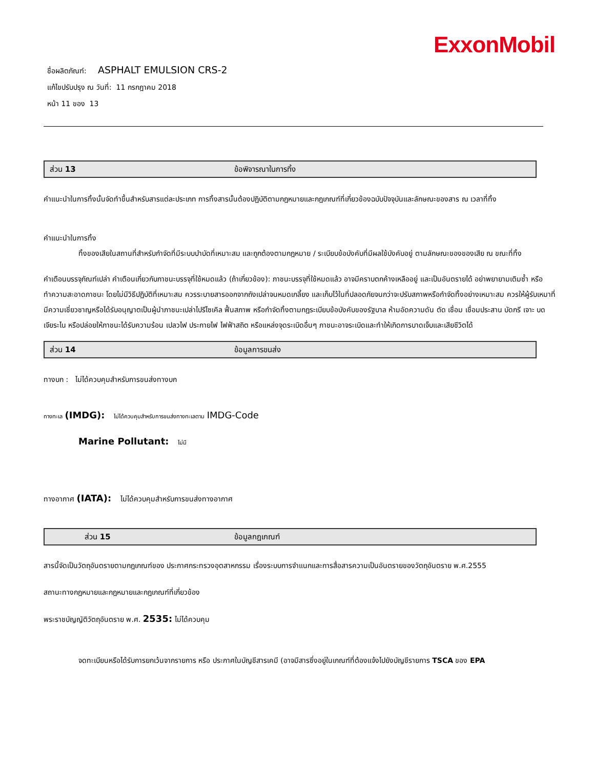ExxonMobil
ชื่อผลิตภัณฑ์: ASPHALT EMULSION CRS-2
แก้ไขปรับปรุง ณ วันที่: 11 กรกฎาคม 2018
หน้า 11 ของ 13
ส่วน 13 ข้อพิจารณาในการทิ้ง
คำแนะนำในการทิ้งนั้นจัดทำขึ้นสำหรับสารแต่ละประเภท การทิ้งสารนั้นต้องปฏิบัติตามกฎหมายและกฎเกณฑ์ที่เกี่ยวข้องฉบับปัจจุบันและลักษณะของสาร ณ เวลาที่ทิ้ง
คำแนะนำในการทิ้ง
ทิ้งของเสียในสถานที่สำหรับกำจัดที่มีระบบบำบัดที่เหมาะสม และถูกต้องตามกฎหมาย / ระเบียบข้อบังคับที่มีผลใช้บังคับอยู่ ตามลักษณะของของเสีย ณ ขณะที่ทิ้ง
คำเตือนบรรจุภัณฑ์เปล่า คำเตือนเกี่ยวกับภาชนะบรรจุที่ใช้หมดแล้ว (ถ้าเกี่ยวข้อง): ภาชนะบรรจุที่ใช้หมดแล้ว อาจมีคราบตกค้างเหลืออยู่ และเป็นอันตรายได้ อย่าพยายามเติมซ้ำ หรือทำความสะอาดภาชนะ โดยไม่มีวิธีปฏิบัติที่เหมาะสม ควรระบายสารออกจากถังเปล่าจนหมดเกลี้ยง และเก็บไว้ในที่ปลอดภัยจนกว่าจะปรับสภาพหรือกำจัดทิ้งอย่างเหมาะสม ควรให้ผู้รับเหมาที่มีความเชี่ยวชาญหรือได้รับอนุญาตเป็นผู้นำภาชนะเปล่าไปรีไซเคิล ฟื้นสภาพ หรือกำจัดทิ้งตามกฎระเบียบข้อบังคับของรัฐบาล ห้ามอัดความดัน ตัด เชื่อม เชื่อมประสาน บัดกรี เจาะ บด เจียระไน หรือปล่อยให้ภาชนะได้รับความร้อน เปลวไฟ ประกายไฟ ไฟฟ้าสถิต หรือแหล่งจุดระเบิดอื่นๆ ภาชนะอาจระเบิดและทำให้เกิดการบาดเจ็บและเสียชีวิตได้
ส่วน 14 ข้อมูลการขนส่ง
ทางบก : ไม่ได้ควบคุมสำหรับการขนส่งทางบก
ทางทะเล (IMDG): ไม่ได้ควบคุมสำหรับการขนส่งทางทะเลตาม IMDG-Code
Marine Pollutant: ไม่มี
ทางอากาศ (IATA): ไม่ได้ควบคุมสำหรับการขนส่งทางอากาศ
ส่วน 15 ข้อมูลกฎเกณฑ์
สารนี้จัดเป็นวัตถุอันตรายตามกฎเกณฑ์ของ ประกาศกระทรวงอุตสาหกรรม เรื่องระบบการจำแนกและการสื่อสารความเป็นอันตรายของวัตถุอันตราย พ.ศ.2555
สถานะทางกฎหมายและกฎหมายและกฎเกณฑ์ที่เกี่ยวข้อง
พระราชบัญญัติวัตถุอันตราย พ.ศ. 2535: ไม่ได้ควบคุม
จดทะเบียนหรือได้รับการยกเว้นจากรายการ หรือ ประกาศในบัญชีสารเคมี (อาจมีสารซึ่งอยู่ในเกณฑ์ที่ต้องแจ้งไปยังบัญชีรายการ TSCA ของ EPA